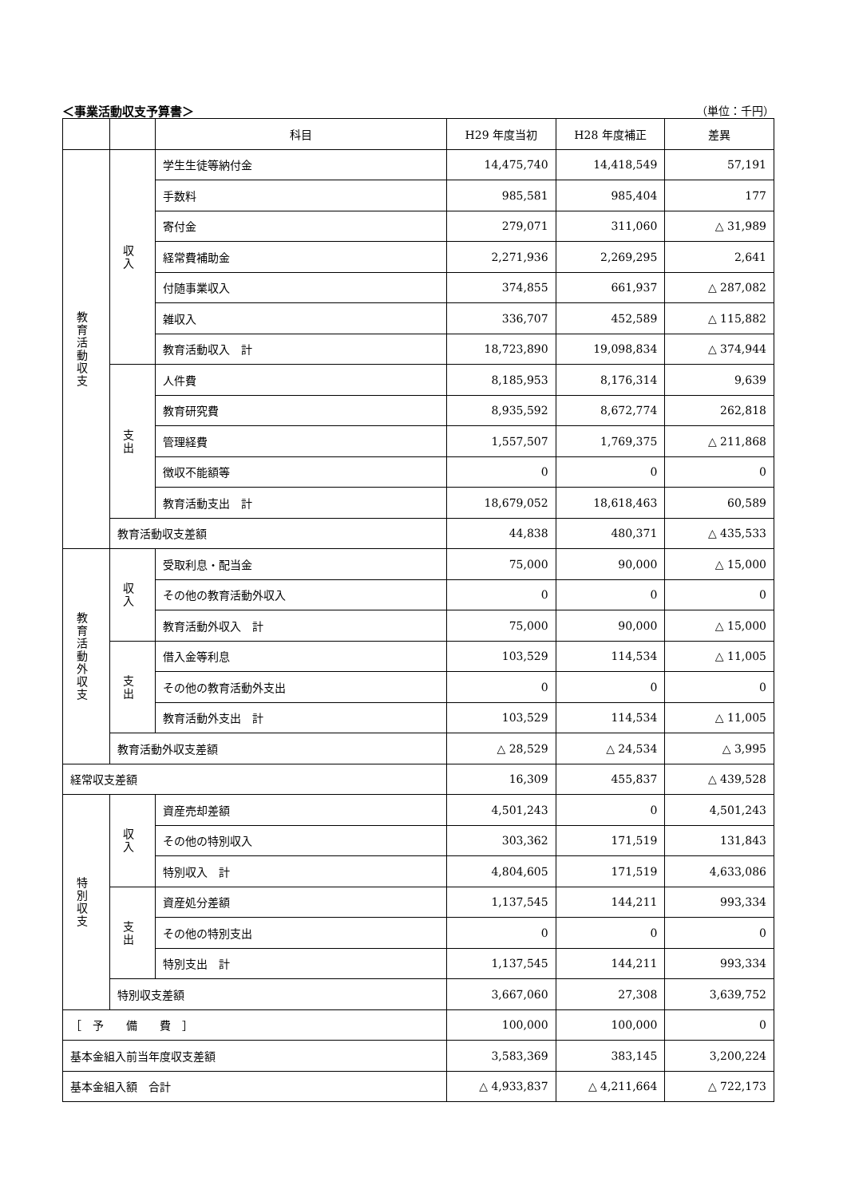＜事業活動収支予算書＞ （単位：千円）
| | | 科目 | H29 年度当初 | H28 年度補正 | 差異 |
| --- | --- | --- | --- | --- | --- |
| 教 育 活 動 収 支 | 収 入 | 学生生徒等納付金 | 14,475,740 | 14,418,549 | 57,191 |
| | | 手数料 | 985,581 | 985,404 | 177 |
| | | 寄付金 | 279,071 | 311,060 | △ 31,989 |
| | | 経常費補助金 | 2,271,936 | 2,269,295 | 2,641 |
| | | 付随事業収入 | 374,855 | 661,937 | △ 287,082 |
| | | 雑収入 | 336,707 | 452,589 | △ 115,882 |
| | | 教育活動収入 計 | 18,723,890 | 19,098,834 | △ 374,944 |
| | 支 出 | 人件費 | 8,185,953 | 8,176,314 | 9,639 |
| | | 教育研究費 | 8,935,592 | 8,672,774 | 262,818 |
| | | 管理経費 | 1,557,507 | 1,769,375 | △ 211,868 |
| | | 徴収不能額等 | 0 | 0 | 0 |
| | | 教育活動支出 計 | 18,679,052 | 18,618,463 | 60,589 |
| | 教育活動収支差額 | | 44,838 | 480,371 | △ 435,533 |
| 教 育 活 動 外 収 支 | 収 入 | 受取利息・配当金 | 75,000 | 90,000 | △ 15,000 |
| | | その他の教育活動外収入 | 0 | 0 | 0 |
| | | 教育活動外収入 計 | 75,000 | 90,000 | △ 15,000 |
| | 支 出 | 借入金等利息 | 103,529 | 114,534 | △ 11,005 |
| | | その他の教育活動外支出 | 0 | 0 | 0 |
| | | 教育活動外支出 計 | 103,529 | 114,534 | △ 11,005 |
| | 教育活動外収支差額 | | △ 28,529 | △ 24,534 | △ 3,995 |
| 経常収支差額 | | | 16,309 | 455,837 | △ 439,528 |
| 特 別 収 支 | 収 入 | 資産売却差額 | 4,501,243 | 0 | 4,501,243 |
| | | その他の特別収入 | 303,362 | 171,519 | 131,843 |
| | | 特別収入 計 | 4,804,605 | 171,519 | 4,633,086 |
| | 支 出 | 資産処分差額 | 1,137,545 | 144,211 | 993,334 |
| | | その他の特別支出 | 0 | 0 | 0 |
| | | 特別支出 計 | 1,137,545 | 144,211 | 993,334 |
| | 特別収支差額 | | 3,667,060 | 27,308 | 3,639,752 |
| ［ 予 備 費 ］ | | | 100,000 | 100,000 | 0 |
| 基本金組入前当年度収支差額 | | | 3,583,369 | 383,145 | 3,200,224 |
| 基本金組入額 合計 | | | △ 4,933,837 | △ 4,211,664 | △ 722,173 |